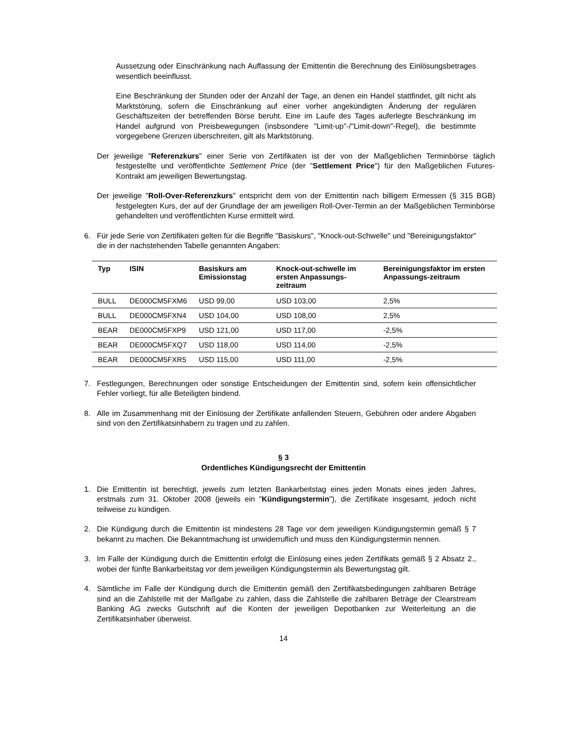Aussetzung oder Einschränkung nach Auffassung der Emittentin die Berechnung des Einlösungsbetrages wesentlich beeinflusst.
Eine Beschränkung der Stunden oder der Anzahl der Tage, an denen ein Handel stattfindet, gilt nicht als Marktstörung, sofern die Einschränkung auf einer vorher angekündigten Änderung der regulären Geschäftszeiten der betreffenden Börse beruht. Eine im Laufe des Tages auferlegte Beschränkung im Handel aufgrund von Preisbewegungen (insbsondere "Limit-up"-/"Limit-down"-Regel), die bestimmte vorgegebene Grenzen überschreiten, gilt als Marktstörung.
Der jeweilige "Referenzkurs" einer Serie von Zertifikaten ist der von der Maßgeblichen Terminbörse täglich festgestellte und veröffentlichte Settlement Price (der "Settlement Price") für den Maßgeblichen Futures-Kontrakt am jeweiligen Bewertungstag.
Der jeweilige "Roll-Over-Referenzkurs" entspricht dem von der Emittentin nach billigem Ermessen (§ 315 BGB) festgelegten Kurs, der auf der Grundlage der am jeweiligen Roll-Over-Termin an der Maßgeblichen Terminbörse gehandelten und veröffentlichten Kurse ermittelt wird.
6. Für jede Serie von Zertifikaten gelten für die Begriffe "Basiskurs", "Knock-out-Schwelle" und "Bereinigungsfaktor" die in der nachstehenden Tabelle genannten Angaben:
| Typ | ISIN | Basiskurs am Emissionstag | Knock-out-schwelle im ersten Anpassungs-zeitraum | Bereinigungsfaktor im ersten Anpassungs-zeitraum |
| --- | --- | --- | --- | --- |
| BULL | DE000CM5FXM6 | USD 99,00 | USD 103,00 | 2,5% |
| BULL | DE000CM5FXN4 | USD 104,00 | USD 108,00 | 2,5% |
| BEAR | DE000CM5FXP9 | USD 121,00 | USD 117,00 | -2,5% |
| BEAR | DE000CM5FXQ7 | USD 118,00 | USD 114,00 | -2,5% |
| BEAR | DE000CM5FXR5 | USD 115,00 | USD 111,00 | -2,5% |
7. Festlegungen, Berechnungen oder sonstige Entscheidungen der Emittentin sind, sofern kein offensichtlicher Fehler vorliegt, für alle Beteiligten bindend.
8. Alle im Zusammenhang mit der Einlösung der Zertifikate anfallenden Steuern, Gebühren oder andere Abgaben sind von den Zertifikatsinhabern zu tragen und zu zahlen.
§ 3
Ordentliches Kündigungsrecht der Emittentin
1. Die Emittentin ist berechtigt, jeweils zum letzten Bankarbeitstag eines jeden Monats eines jeden Jahres, erstmals zum 31. Oktober 2008 (jeweils ein "Kündigungstermin"), die Zertifikate insgesamt, jedoch nicht teilweise zu kündigen.
2. Die Kündigung durch die Emittentin ist mindestens 28 Tage vor dem jeweiligen Kündigungstermin gemäß § 7 bekannt zu machen. Die Bekanntmachung ist unwiderruflich und muss den Kündigungstermin nennen.
3. Im Falle der Kündigung durch die Emittentin erfolgt die Einlösung eines jeden Zertifikats gemäß § 2 Absatz 2., wobei der fünfte Bankarbeitstag vor dem jeweiligen Kündigungstermin als Bewertungstag gilt.
4. Sämtliche im Falle der Kündigung durch die Emittentin gemäß den Zertifikatsbedingungen zahlbaren Beträge sind an die Zahlstelle mit der Maßgabe zu zahlen, dass die Zahlstelle die zahlbaren Beträge der Clearstream Banking AG zwecks Gutschrift auf die Konten der jeweiligen Depotbanken zur Weiterleitung an die Zertifikatsinhaber überweist.
14